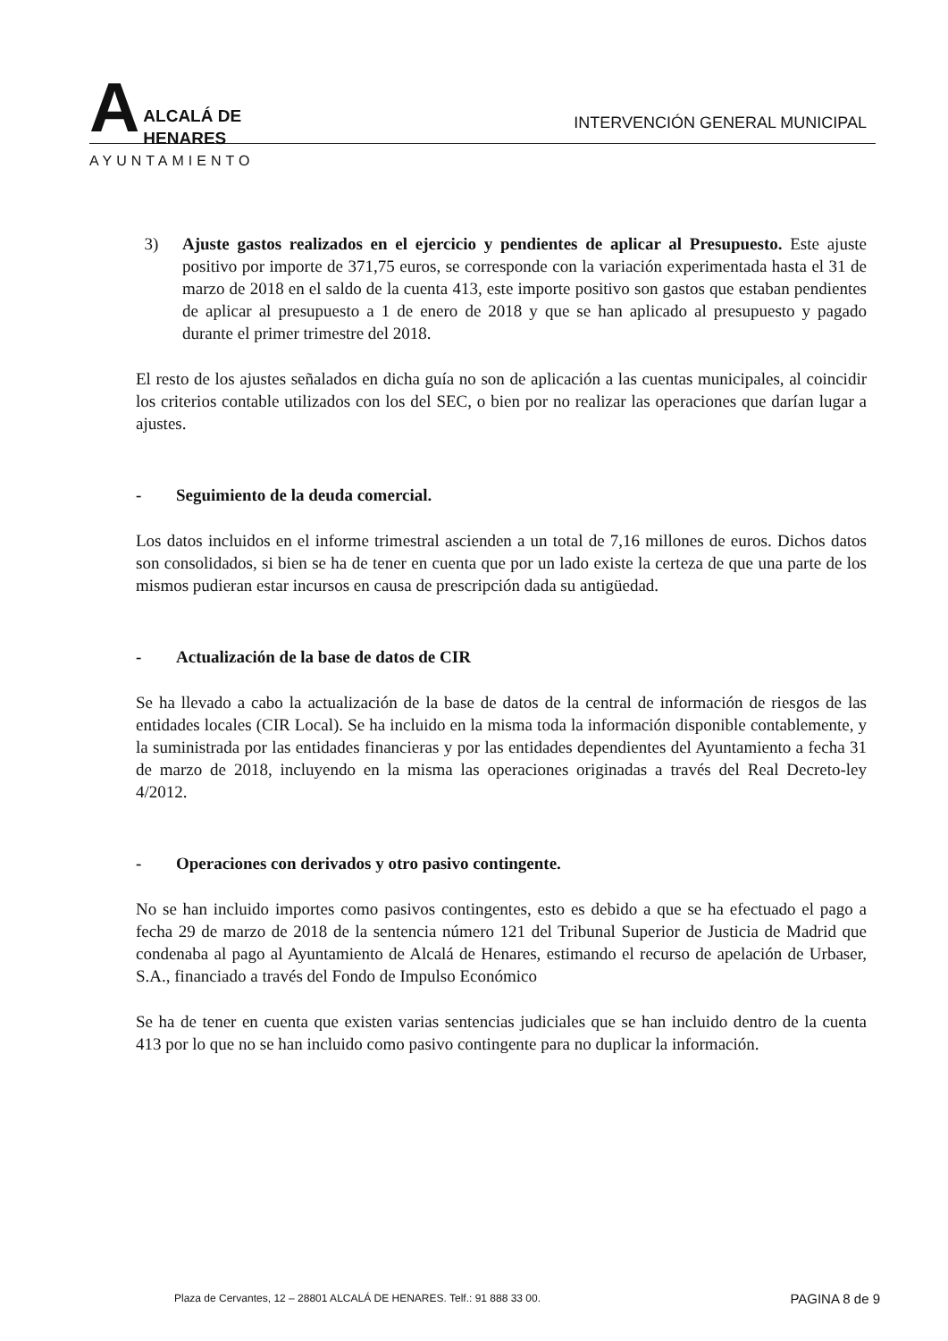A
ALCALÁ DE HENARES
AYUNTAMIENTO
INTERVENCIÓN GENERAL MUNICIPAL
3) Ajuste gastos realizados en el ejercicio y pendientes de aplicar al Presupuesto. Este ajuste positivo por importe de 371,75 euros, se corresponde con la variación experimentada hasta el 31 de marzo de 2018 en el saldo de la cuenta 413, este importe positivo son gastos que estaban pendientes de aplicar al presupuesto a 1 de enero de 2018 y que se han aplicado al presupuesto y pagado durante el primer trimestre del 2018.
El resto de los ajustes señalados en dicha guía no son de aplicación a las cuentas municipales, al coincidir los criterios contable utilizados con los del SEC, o bien por no realizar las operaciones que darían lugar a ajustes.
- Seguimiento de la deuda comercial.
Los datos incluidos en el informe trimestral ascienden a un total de 7,16 millones de euros. Dichos datos son consolidados, si bien se ha de tener en cuenta que por un lado existe la certeza de que una parte de los mismos pudieran estar incursos en causa de prescripción dada su antigüedad.
- Actualización de la base de datos de CIR
Se ha llevado a cabo la actualización de la base de datos de la central de información de riesgos de las entidades locales (CIR Local). Se ha incluido en la misma toda la información disponible contablemente, y la suministrada por las entidades financieras y por las entidades dependientes del Ayuntamiento a fecha 31 de marzo de 2018, incluyendo en la misma las operaciones originadas a través del Real Decreto-ley 4/2012.
- Operaciones con derivados y otro pasivo contingente.
No se han incluido importes como pasivos contingentes, esto es debido a que se ha efectuado el pago a fecha 29 de marzo de 2018 de la sentencia número 121 del Tribunal Superior de Justicia de Madrid que condenaba al pago al Ayuntamiento de Alcalá de Henares, estimando el recurso de apelación de Urbaser, S.A., financiado a través del Fondo de Impulso Económico
Se ha de tener en cuenta que existen varias sentencias judiciales que se han incluido dentro de la cuenta 413 por lo que no se han incluido como pasivo contingente para no duplicar la información.
Plaza de Cervantes, 12 – 28801 ALCALÁ DE HENARES. Telf.: 91 888 33 00. PAGINA 8 de 9